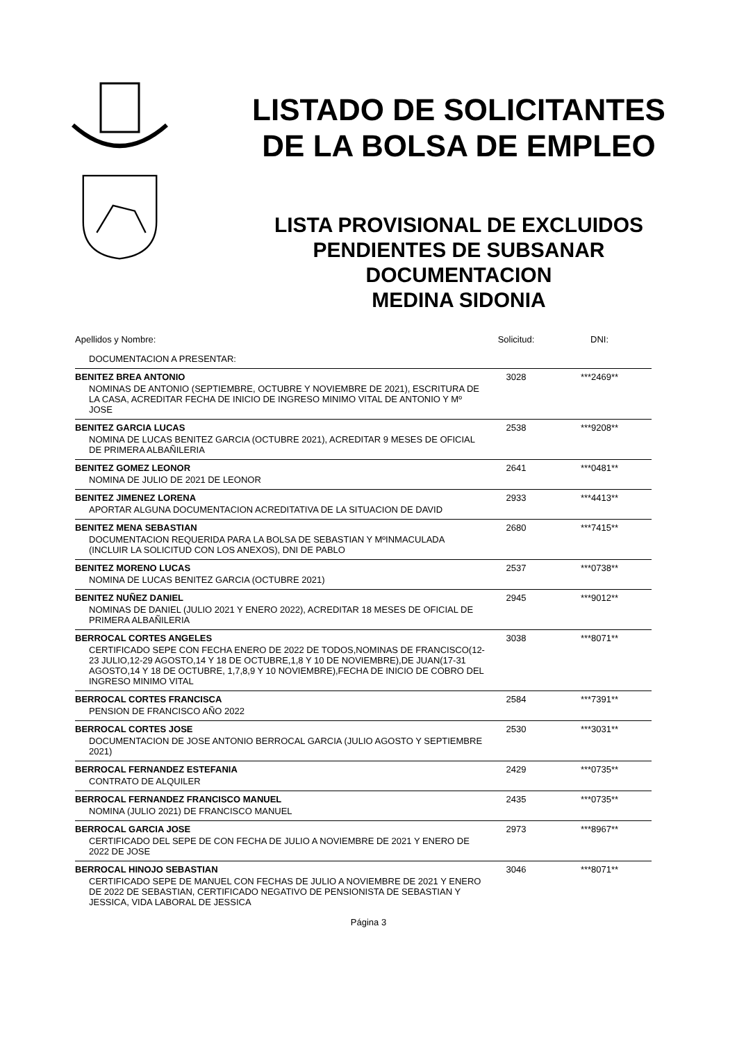LISTADO DE SOLICITANTES
DE LA BOLSA DE EMPLEO
LISTA PROVISIONAL DE EXCLUIDOS
PENDIENTES DE SUBSANAR
DOCUMENTACION
MEDINA SIDONIA
| Apellidos y Nombre: | Solicitud: | DNI: |
| DOCUMENTACION A PRESENTAR: | | |
| BENITEZ BREA ANTONIO | 3028 | ***2469** |
| NOMINAS DE ANTONIO (SEPTIEMBRE, OCTUBRE Y NOVIEMBRE DE 2021), ESCRITURA DE LA CASA, ACREDITAR FECHA DE INICIO DE INGRESO MINIMO VITAL DE ANTONIO Y Mº JOSE | | |
| BENITEZ GARCIA LUCAS | 2538 | ***9208** |
| NOMINA DE LUCAS BENITEZ GARCIA (OCTUBRE 2021), ACREDITAR 9 MESES DE OFICIAL DE PRIMERA ALBAÑILERIA | | |
| BENITEZ GOMEZ LEONOR | 2641 | ***0481** |
| NOMINA DE JULIO DE 2021 DE LEONOR | | |
| BENITEZ JIMENEZ LORENA | 2933 | ***4413** |
| APORTAR ALGUNA DOCUMENTACION ACREDITATIVA DE LA SITUACION DE DAVID | | |
| BENITEZ MENA SEBASTIAN | 2680 | ***7415** |
| DOCUMENTACION REQUERIDA PARA LA BOLSA DE SEBASTIAN Y MºINMACULADA (INCLUIR LA SOLICITUD CON LOS ANEXOS), DNI DE PABLO | | |
| BENITEZ MORENO LUCAS | 2537 | ***0738** |
| NOMINA DE LUCAS BENITEZ GARCIA (OCTUBRE 2021) | | |
| BENITEZ NUÑEZ DANIEL | 2945 | ***9012** |
| NOMINAS DE DANIEL (JULIO 2021 Y ENERO 2022), ACREDITAR 18 MESES DE OFICIAL DE PRIMERA ALBAÑILERIA | | |
| BERROCAL CORTES ANGELES | 3038 | ***8071** |
| CERTIFICADO SEPE CON FECHA ENERO DE 2022 DE TODOS,NOMINAS DE FRANCISCO(12-23 JULIO,12-29 AGOSTO,14 Y 18 DE OCTUBRE,1,8 Y 10 DE NOVIEMBRE),DE JUAN(17-31 AGOSTO,14 Y 18 DE OCTUBRE, 1,7,8,9 Y 10 NOVIEMBRE),FECHA DE INICIO DE COBRO DEL INGRESO MINIMO VITAL | | |
| BERROCAL CORTES FRANCISCA | 2584 | ***7391** |
| PENSION DE FRANCISCO AÑO 2022 | | |
| BERROCAL CORTES JOSE | 2530 | ***3031** |
| DOCUMENTACION DE JOSE ANTONIO BERROCAL GARCIA (JULIO AGOSTO Y SEPTIEMBRE 2021) | | |
| BERROCAL FERNANDEZ ESTEFANIA | 2429 | ***0735** |
| CONTRATO DE ALQUILER | | |
| BERROCAL FERNANDEZ FRANCISCO MANUEL | 2435 | ***0735** |
| NOMINA (JULIO 2021) DE FRANCISCO MANUEL | | |
| BERROCAL GARCIA JOSE | 2973 | ***8967** |
| CERTIFICADO DEL SEPE DE CON FECHA DE JULIO A NOVIEMBRE DE 2021 Y ENERO DE 2022 DE JOSE | | |
| BERROCAL HINOJO SEBASTIAN | 3046 | ***8071** |
| CERTIFICADO SEPE DE MANUEL CON FECHAS DE JULIO A NOVIEMBRE DE 2021 Y ENERO DE 2022 DE SEBASTIAN, CERTIFICADO NEGATIVO DE PENSIONISTA DE SEBASTIAN Y JESSICA, VIDA LABORAL DE JESSICA | | |
Página 3